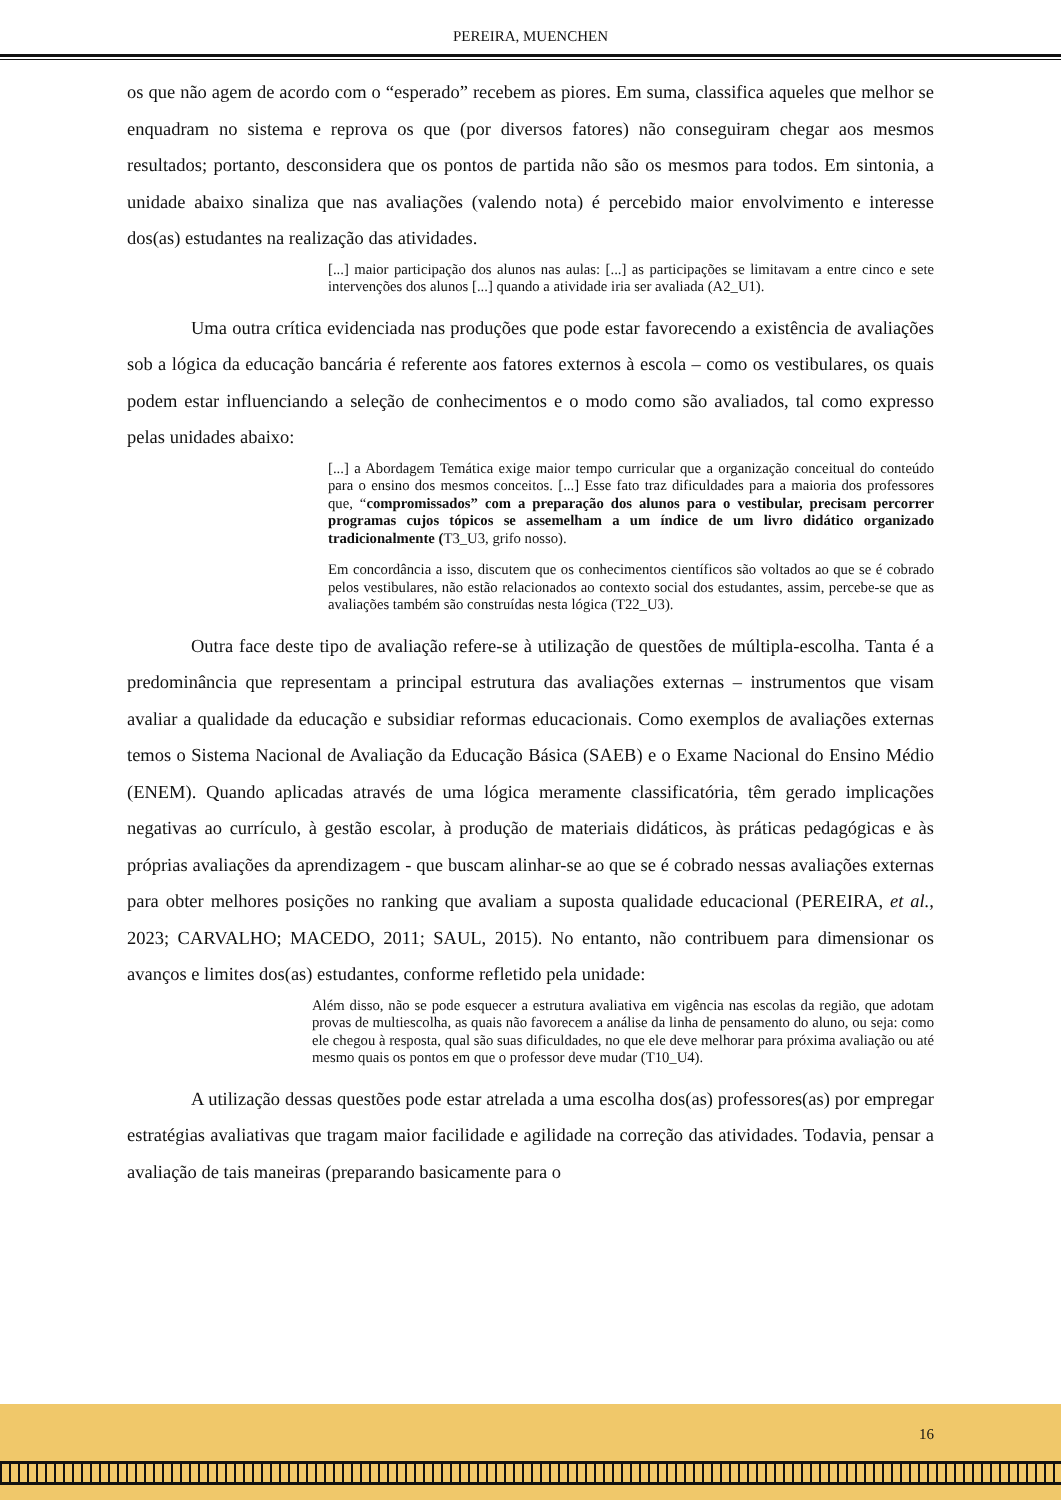PEREIRA, MUENCHEN
os que não agem de acordo com o “esperado” recebem as piores. Em suma, classifica aqueles que melhor se enquadram no sistema e reprova os que (por diversos fatores) não conseguiram chegar aos mesmos resultados; portanto, desconsidera que os pontos de partida não são os mesmos para todos. Em sintonia, a unidade abaixo sinaliza que nas avaliações (valendo nota) é percebido maior envolvimento e interesse dos(as) estudantes na realização das atividades.
[...] maior participação dos alunos nas aulas: [...] as participações se limitavam a entre cinco e sete intervenções dos alunos [...] quando a atividade iria ser avaliada (A2_U1).
Uma outra crítica evidenciada nas produções que pode estar favorecendo a existência de avaliações sob a lógica da educação bancária é referente aos fatores externos à escola – como os vestibulares, os quais podem estar influenciando a seleção de conhecimentos e o modo como são avaliados, tal como expresso pelas unidades abaixo:
[...] a Abordagem Temática exige maior tempo curricular que a organização conceitual do conteúdo para o ensino dos mesmos conceitos. [...] Esse fato traz dificuldades para a maioria dos professores que, “compromissados” com a preparação dos alunos para o vestibular, precisam percorrer programas cujos tópicos se assemelham a um índice de um livro didático organizado tradicionalmente (T3_U3, grifo nosso).
Em concordância a isso, discutem que os conhecimentos científicos são voltados ao que se é cobrado pelos vestibulares, não estão relacionados ao contexto social dos estudantes, assim, percebe-se que as avaliações também são construídas nesta lógica (T22_U3).
Outra face deste tipo de avaliação refere-se à utilização de questões de múltipla-escolha. Tanta é a predominância que representam a principal estrutura das avaliações externas – instrumentos que visam avaliar a qualidade da educação e subsidiar reformas educacionais. Como exemplos de avaliações externas temos o Sistema Nacional de Avaliação da Educação Básica (SAEB) e o Exame Nacional do Ensino Médio (ENEM). Quando aplicadas através de uma lógica meramente classificatória, têm gerado implicações negativas ao currículo, à gestão escolar, à produção de materiais didáticos, às práticas pedagógicas e às próprias avaliações da aprendizagem - que buscam alinhar-se ao que se é cobrado nessas avaliações externas para obter melhores posições no ranking que avaliam a suposta qualidade educacional (PEREIRA, et al., 2023; CARVALHO; MACEDO, 2011; SAUL, 2015). No entanto, não contribuem para dimensionar os avanços e limites dos(as) estudantes, conforme refletido pela unidade:
Além disso, não se pode esquecer a estrutura avaliativa em vigência nas escolas da região, que adotam provas de multiescolha, as quais não favorecem a análise da linha de pensamento do aluno, ou seja: como ele chegou à resposta, qual são suas dificuldades, no que ele deve melhorar para próxima avaliação ou até mesmo quais os pontos em que o professor deve mudar (T10_U4).
A utilização dessas questões pode estar atrelada a uma escolha dos(as) professores(as) por empregar estratégias avaliativas que tragam maior facilidade e agilidade na correção das atividades. Todavia, pensar a avaliação de tais maneiras (preparando basicamente para o
16